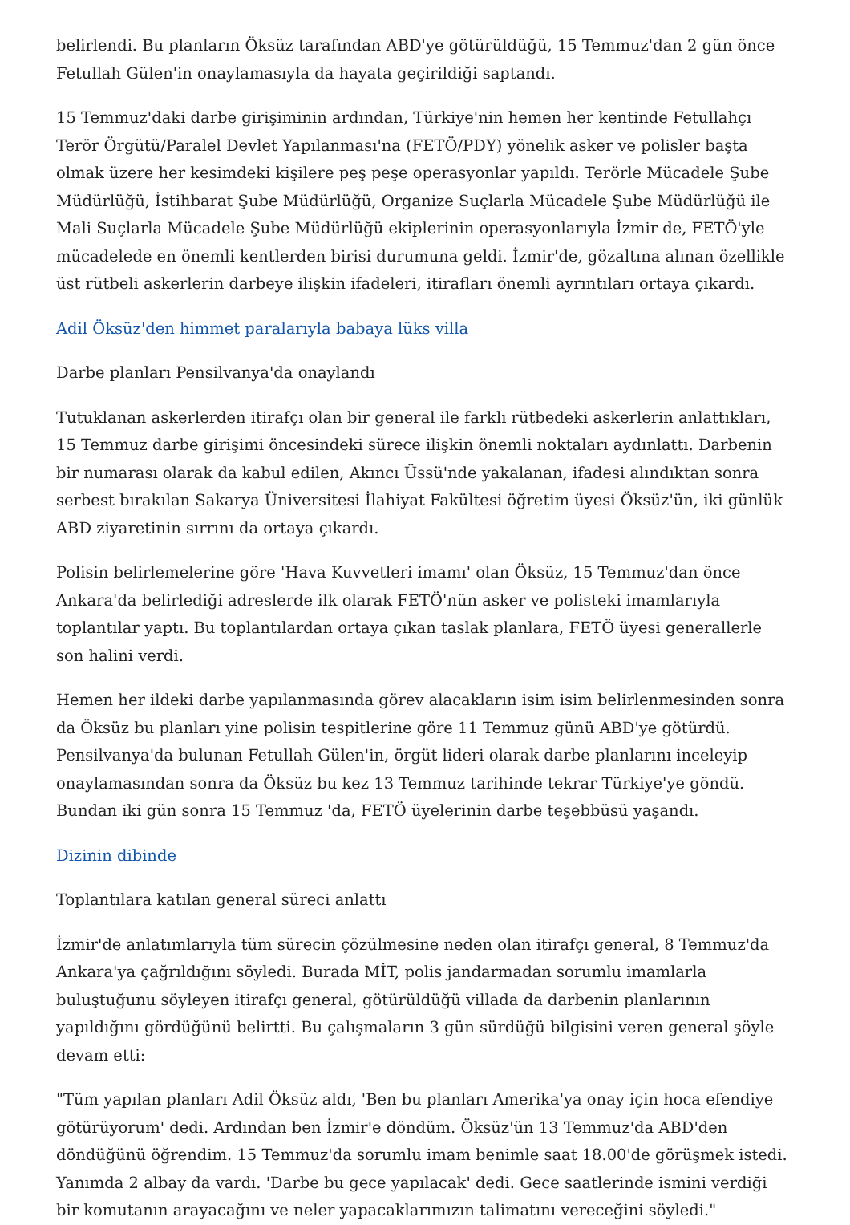belirlendi. Bu planların Öksüz tarafından ABD'ye götürüldüğü, 15 Temmuz'dan 2 gün önce Fetullah Gülen'in onaylamasıyla da hayata geçirildiği saptandı.
15 Temmuz'daki darbe girişiminin ardından, Türkiye'nin hemen her kentinde Fetullahçı Terör Örgütü/Paralel Devlet Yapılanması'na (FETÖ/PDY) yönelik asker ve polisler başta olmak üzere her kesimdeki kişilere peş peşe operasyonlar yapıldı. Terörle Mücadele Şube Müdürlüğü, İstihbarat Şube Müdürlüğü, Organize Suçlarla Mücadele Şube Müdürlüğü ile Mali Suçlarla Mücadele Şube Müdürlüğü ekiplerinin operasyonlarıyla İzmir de, FETÖ'yle mücadelede en önemli kentlerden birisi durumuna geldi. İzmir'de, gözaltına alınan özellikle üst rütbeli askerlerin darbeye ilişkin ifadeleri, itirafları önemli ayrıntıları ortaya çıkardı.
Adil Öksüz'den himmet paralarıyla babaya lüks villa
Darbe planları Pensilvanya'da onaylandı
Tutuklanan askerlerden itirafçı olan bir general ile farklı rütbedeki askerlerin anlattıkları, 15 Temmuz darbe girişimi öncesindeki sürece ilişkin önemli noktaları aydınlattı. Darbenin bir numarası olarak da kabul edilen, Akıncı Üssü'nde yakalanan, ifadesi alındıktan sonra serbest bırakılan Sakarya Üniversitesi İlahiyat Fakültesi öğretim üyesi Öksüz'ün, iki günlük ABD ziyaretinin sırrını da ortaya çıkardı.
Polisin belirlemelerine göre 'Hava Kuvvetleri imamı' olan Öksüz, 15 Temmuz'dan önce Ankara'da belirlediği adreslerde ilk olarak FETÖ'nün asker ve polisteki imamlarıyla toplantılar yaptı. Bu toplantılardan ortaya çıkan taslak planlara, FETÖ üyesi generallerle son halini verdi.
Hemen her ildeki darbe yapılanmasında görev alacakların isim isim belirlenmesinden sonra da Öksüz bu planları yine polisin tespitlerine göre 11 Temmuz günü ABD'ye götürdü. Pensilvanya'da bulunan Fetullah Gülen'in, örgüt lideri olarak darbe planlarını inceleyip onaylamasından sonra da Öksüz bu kez 13 Temmuz tarihinde tekrar Türkiye'ye göndü. Bundan iki gün sonra 15 Temmuz 'da, FETÖ üyelerinin darbe teşebbüsü yaşandı.
Dizinin dibinde
Toplantılara katılan general süreci anlattı
İzmir'de anlatımlarıyla tüm sürecin çözülmesine neden olan itirafçı general, 8 Temmuz'da Ankara'ya çağrıldığını söyledi. Burada MİT, polis jandarmadan sorumlu imamlarla buluştuğunu söyleyen itirafçı general, götürüldüğü villada da darbenin planlarının yapıldığını gördüğünü belirtti. Bu çalışmaların 3 gün sürdüğü bilgisini veren general şöyle devam etti:
"Tüm yapılan planları Adil Öksüz aldı, 'Ben bu planları Amerika'ya onay için hoca efendiye götürüyorum' dedi. Ardından ben İzmir'e döndüm. Öksüz'ün 13 Temmuz'da ABD'den döndüğünü öğrendim. 15 Temmuz'da sorumlu imam benimle saat 18.00'de görüşmek istedi. Yanımda 2 albay da vardı. 'Darbe bu gece yapılacak' dedi. Gece saatlerinde ismini verdiği bir komutanın arayacağını ve neler yapacaklarımızın talimatını vereceğini söyledi."